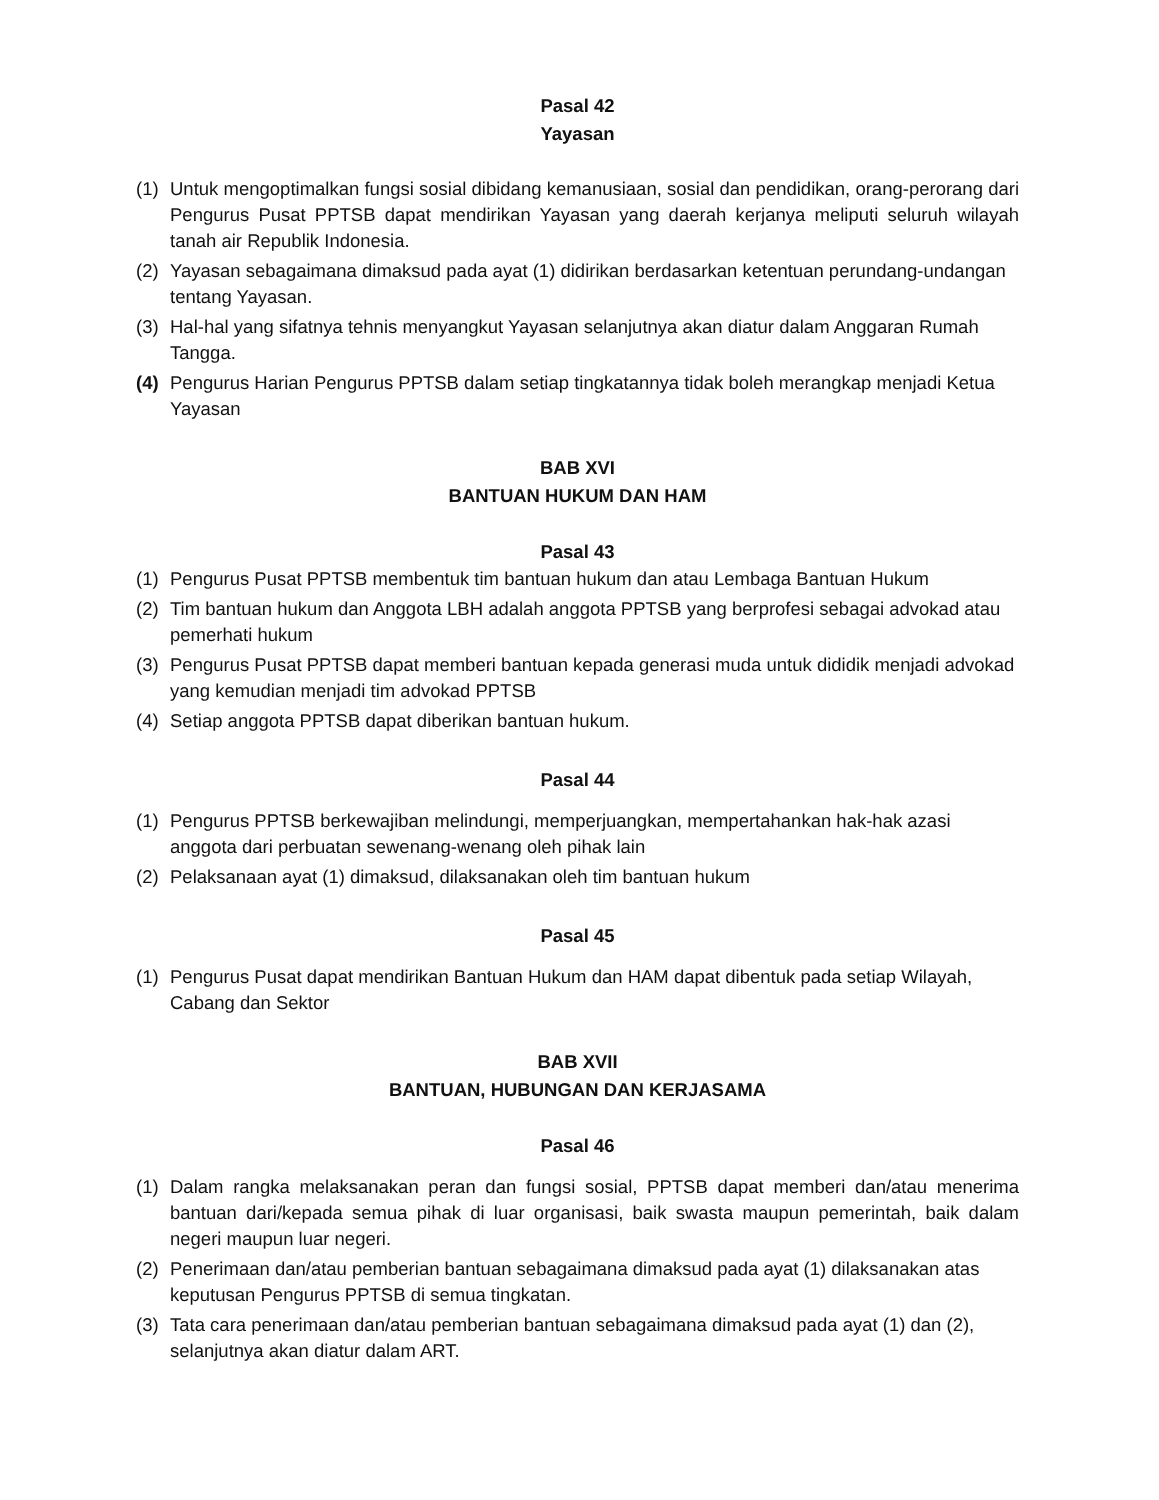Pasal 42
Yayasan
(1) Untuk mengoptimalkan fungsi sosial dibidang kemanusiaan, sosial dan pendidikan, orang-perorang dari Pengurus Pusat PPTSB dapat mendirikan Yayasan yang daerah kerjanya meliputi seluruh wilayah tanah air Republik Indonesia.
(2) Yayasan sebagaimana dimaksud pada ayat (1) didirikan berdasarkan ketentuan perundang-undangan tentang Yayasan.
(3) Hal-hal yang sifatnya tehnis menyangkut Yayasan selanjutnya akan diatur dalam Anggaran Rumah Tangga.
(4) Pengurus Harian Pengurus PPTSB dalam setiap tingkatannya tidak boleh merangkap menjadi Ketua Yayasan
BAB XVI
BANTUAN HUKUM DAN HAM
Pasal 43
(1) Pengurus Pusat PPTSB membentuk tim bantuan hukum dan atau Lembaga Bantuan Hukum
(2) Tim bantuan hukum dan Anggota LBH adalah anggota PPTSB yang berprofesi sebagai advokad atau pemerhati hukum
(3) Pengurus Pusat PPTSB dapat memberi bantuan kepada generasi muda untuk dididik menjadi advokad yang kemudian menjadi tim advokad PPTSB
(4) Setiap anggota PPTSB dapat diberikan bantuan hukum.
Pasal 44
(1) Pengurus PPTSB berkewajiban melindungi, memperjuangkan, mempertahankan hak-hak azasi anggota dari perbuatan sewenang-wenang oleh pihak lain
(2) Pelaksanaan ayat (1) dimaksud, dilaksanakan oleh tim bantuan hukum
Pasal 45
(1) Pengurus Pusat dapat mendirikan Bantuan Hukum dan HAM dapat dibentuk pada setiap Wilayah, Cabang dan Sektor
BAB XVII
BANTUAN, HUBUNGAN DAN KERJASAMA
Pasal 46
(1) Dalam rangka melaksanakan peran dan fungsi sosial, PPTSB dapat memberi dan/atau menerima bantuan dari/kepada semua pihak di luar organisasi, baik swasta maupun pemerintah, baik dalam negeri maupun luar negeri.
(2) Penerimaan dan/atau pemberian bantuan sebagaimana dimaksud pada ayat (1) dilaksanakan atas keputusan Pengurus PPTSB di semua tingkatan.
(3) Tata cara penerimaan dan/atau pemberian bantuan sebagaimana dimaksud pada ayat (1) dan (2), selanjutnya akan diatur dalam ART.